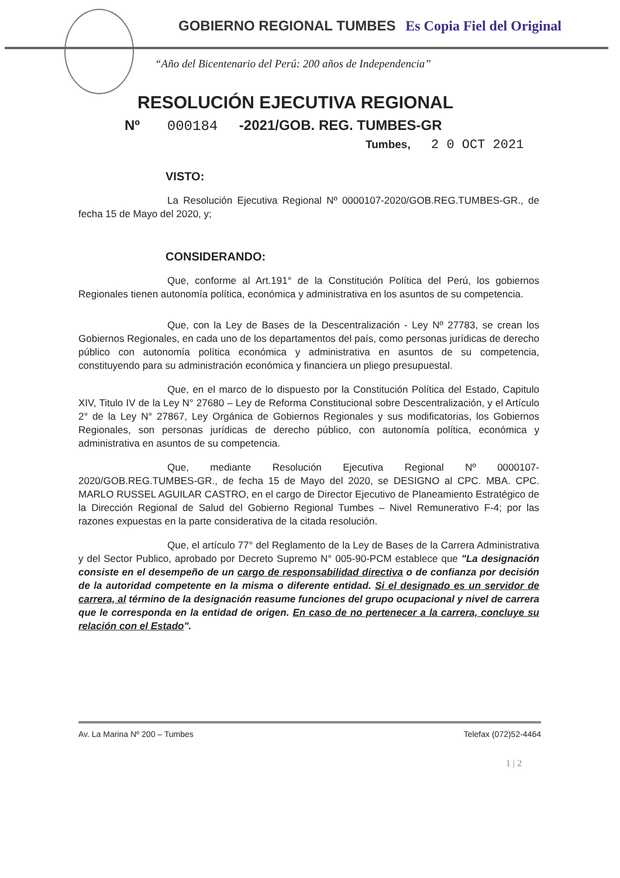GOBIERNO REGIONAL TUMBES Es Copia Fiel del Original
“Año del Bicentenario del Perú: 200 años de Independencia”
RESOLUCIÓN EJECUTIVA REGIONAL
Nº 000184 -2021/GOB. REG. TUMBES-GR
Tumbes, 2 0 OCT 2021
VISTO:
La Resolución Ejecutiva Regional Nº 0000107-2020/GOB.REG.TUMBES-GR., de fecha 15 de Mayo del 2020, y;
CONSIDERANDO:
Que, conforme al Art.191° de la Constitución Política del Perú, los gobiernos Regionales tienen autonomía política, económica y administrativa en los asuntos de su competencia.
Que, con la Ley de Bases de la Descentralización - Ley Nº 27783, se crean los Gobiernos Regionales, en cada uno de los departamentos del país, como personas jurídicas de derecho público con autonomía política económica y administrativa en asuntos de su competencia, constituyendo para su administración económica y financiera un pliego presupuestal.
Que, en el marco de lo dispuesto por la Constitución Política del Estado, Capitulo XIV, Titulo IV de la Ley N° 27680 – Ley de Reforma Constitucional sobre Descentralización, y el Artículo 2° de la Ley N° 27867, Ley Orgánica de Gobiernos Regionales y sus modificatorias, los Gobiernos Regionales, son personas jurídicas de derecho público, con autonomía política, económica y administrativa en asuntos de su competencia.
Que, mediante Resolución Ejecutiva Regional Nº 0000107-2020/GOB.REG.TUMBES-GR., de fecha 15 de Mayo del 2020, se DESIGNO al CPC. MBA. CPC. MARLO RUSSEL AGUILAR CASTRO, en el cargo de Director Ejecutivo de Planeamiento Estratégico de la Dirección Regional de Salud del Gobierno Regional Tumbes – Nivel Remunerativo F-4; por las razones expuestas en la parte considerativa de la citada resolución.
Que, el artículo 77° del Reglamento de la Ley de Bases de la Carrera Administrativa y del Sector Publico, aprobado por Decreto Supremo N° 005-90-PCM establece que "La designación consiste en el desempeño de un cargo de responsabilidad directiva o de confianza por decisión de la autoridad competente en la misma o diferente entidad. Si el designado es un servidor de carrera, al término de la designación reasume funciones del grupo ocupacional y nivel de carrera que le corresponda en la entidad de origen. En caso de no pertenecer a la carrera, concluye su relación con el Estado".
Av. La Marina Nº 200 – Tumbes Telefax (072)52-4464
1 | 2